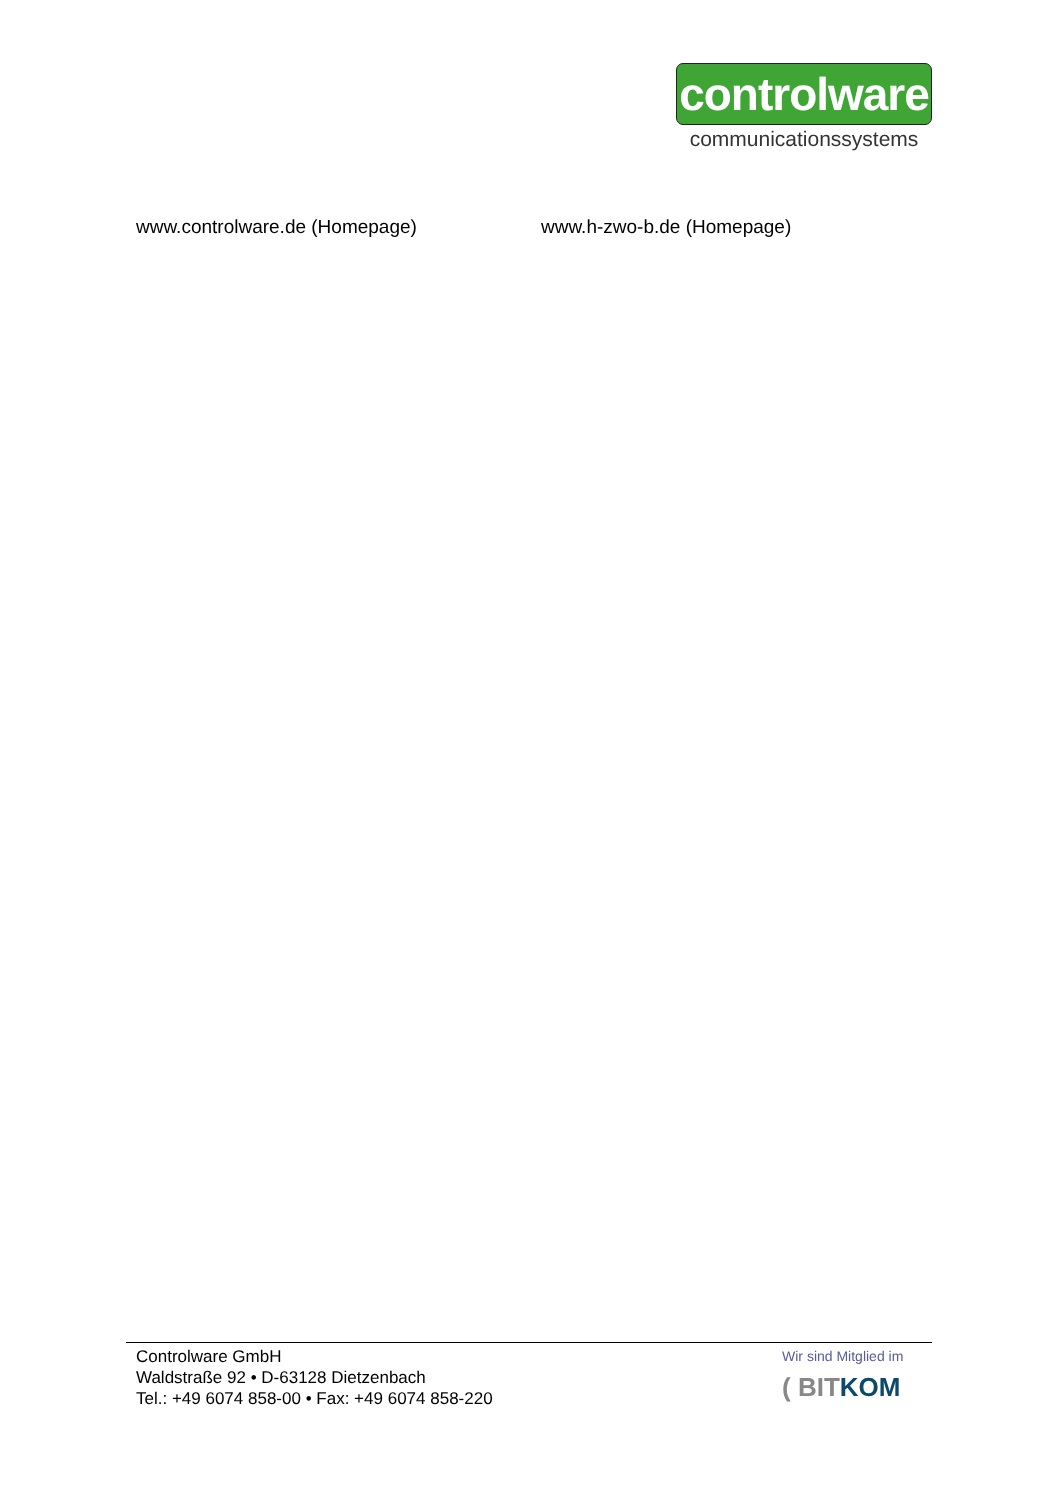controlware
communicationssystems
www.controlware.de (Homepage) www.h-zwo-b.de (Homepage)
Controlware GmbH
Waldstraße 92 • D-63128 Dietzenbach
Tel.: +49 6074 858-00 • Fax: +49 6074 858-220
Wir sind Mitglied im
( BITKOM